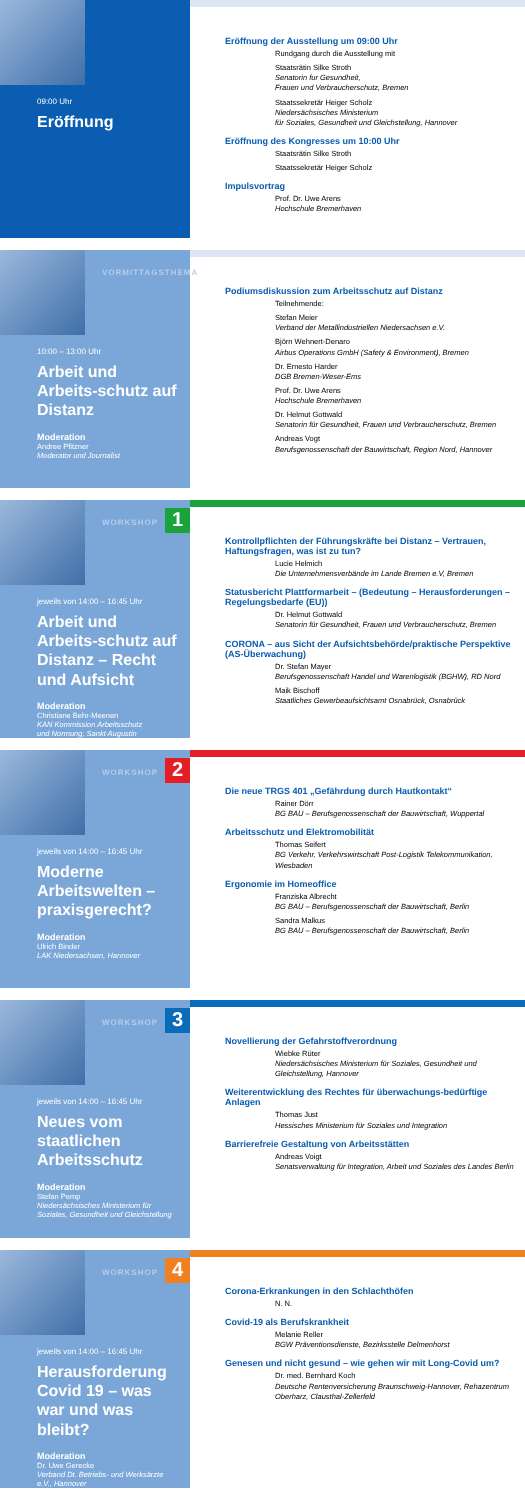09:00 Uhr
Eröffnung
Eröffnung der Ausstellung um 09:00 Uhr
Rundgang durch die Ausstellung mit
Staatsrätin Silke Stroth
Senatorin fur Gesundheit,
Frauen und Verbraucherschutz, Bremen
Staatssekretär Heiger Scholz
Niedersächsisches Ministerium
für Soziales, Gesundheit und Gleichstellung, Hannover
Eröffnung des Kongresses um 10:00 Uhr
Staatsrätin Silke Stroth
Staatssekretär Heiger Scholz
Impulsvortrag
Prof. Dr. Uwe Arens
Hochschule Bremerhaven
VORMITTAGSTHEMA
10:00 – 13:00 Uhr
Arbeit und Arbeits-schutz auf Distanz
Moderation
Andree Pfitzner
Moderator und Journalist
Podiumsdiskussion zum Arbeitsschutz auf Distanz
Teilnehmende:
Stefan Meier
Verband der Metallindustriellen Niedersachsen e.V.
Björn Wehnert-Denaro
Airbus Operations GmbH (Safety & Environment), Bremen
Dr. Ernesto Harder
DGB Bremen-Weser-Ems
Prof. Dr. Uwe Arens
Hochschule Bremerhaven
Dr. Helmut Gottwald
Senatorin für Gesundheit, Frauen und Verbraucherschutz, Bremen
Andreas Vogt
Berufsgenossenschaft der Bauwirtschaft, Region Nord, Hannover
WORKSHOP 1
jeweils von 14:00 – 16:45 Uhr
Arbeit und Arbeits-schutz auf Distanz – Recht und Aufsicht
Moderation
Christiane Behr-Meenen
KAN Kommission Arbeitsschutz
und Normung, Sankt Augustin
Kontrollpflichten der Führungskräfte bei Distanz – Vertrauen, Haftungsfragen, was ist zu tun?
Lucie Helmich
Die Unternehmensverbände im Lande Bremen e.V, Bremen
Statusbericht Plattformarbeit – (Bedeutung – Herausforderungen – Regelungsbedarfe (EU))
Dr. Helmut Gottwald
Senatorin für Gesundheit, Frauen und Verbraucherschutz, Bremen
CORONA – aus Sicht der Aufsichtsbehörde/praktische Perspektive (AS-Überwachung)
Dr. Stefan Mayer
Berufsgenossenschaft Handel und Warenlogistik (BGHW), RD Nord
Maik Bischoff
Staatliches Gewerbeaufsichtsamt Osnabrück, Osnabrück
WORKSHOP 2
jeweils von 14:00 – 16:45 Uhr
Moderne Arbeitswelten – praxisgerecht?
Moderation
Ulrich Binder
LAK Niedersachsen, Hannover
Die neue TRGS 401 „Gefährdung durch Hautkontakt“
Rainer Dörr
BG BAU – Berufsgenossenschaft der Bauwirtschaft, Wuppertal
Arbeitsschutz und Elektromobilität
Thomas Seifert
BG Verkehr, Verkehrswirtschaft Post-Logistik Telekommunikation, Wiesbaden
Ergonomie im Homeoffice
Franziska Albrecht
BG BAU – Berufsgenossenschaft der Bauwirtschaft, Berlin
Sandra Malkus
BG BAU – Berufsgenossenschaft der Bauwirtschaft, Berlin
WORKSHOP 3
jeweils von 14:00 – 16:45 Uhr
Neues vom staatlichen Arbeitsschutz
Moderation
Stefan Pemp
Niedersächsisches Ministerium für Soziales, Gesundheit und Gleichstellung
Novellierung der Gefahrstoffverordnung
Wiebke Rüter
Niedersächsisches Ministerium für Soziales, Gesundheit und Gleichstellung, Hannover
Weiterentwicklung des Rechtes für überwachungs-bedürftige Anlagen
Thomas Just
Hessisches Ministerium für Soziales und Integration
Barrierefreie Gestaltung von Arbeitsstätten
Andreas Voigt
Senatsverwaltung für Integration, Arbeit und Soziales des Landes Berlin
WORKSHOP 4
jeweils von 14:00 – 16:45 Uhr
Herausforderung Covid 19 – was war und was bleibt?
Moderation
Dr. Uwe Gerecke
Verband Dt. Betriebs- und Werksärzte e.V., Hannover
Corona-Erkrankungen in den Schlachthöfen
N. N.
Covid-19 als Berufskrankheit
Melanie Reller
BGW Präventionsdienste, Bezirksstelle Delmenhorst
Genesen und nicht gesund – wie gehen wir mit Long-Covid um?
Dr. med. Bernhard Koch
Deutsche Rentenversicherung Braunschweig-Hannover, Rehazentrum Oberharz, Clausthal-Zellerfeld